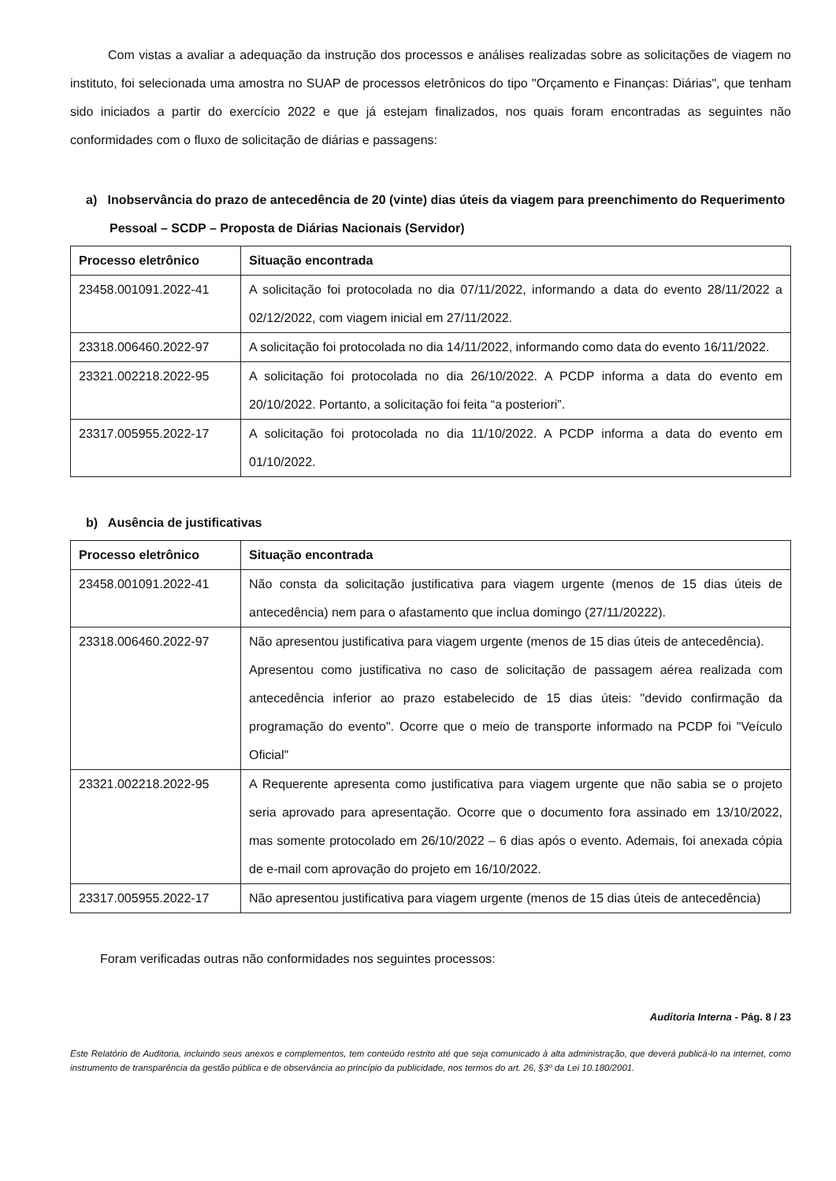Com vistas a avaliar a adequação da instrução dos processos e análises realizadas sobre as solicitações de viagem no instituto, foi selecionada uma amostra no SUAP de processos eletrônicos do tipo "Orçamento e Finanças: Diárias", que tenham sido iniciados a partir do exercício 2022 e que já estejam finalizados, nos quais foram encontradas as seguintes não conformidades com o fluxo de solicitação de diárias e passagens:
a) Inobservância do prazo de antecedência de 20 (vinte) dias úteis da viagem para preenchimento do Requerimento Pessoal – SCDP – Proposta de Diárias Nacionais (Servidor)
| Processo eletrônico | Situação encontrada |
| --- | --- |
| 23458.001091.2022-41 | A solicitação foi protocolada no dia 07/11/2022, informando a data do evento 28/11/2022 a 02/12/2022, com viagem inicial em 27/11/2022. |
| 23318.006460.2022-97 | A solicitação foi protocolada no dia 14/11/2022, informando como data do evento 16/11/2022. |
| 23321.002218.2022-95 | A solicitação foi protocolada no dia 26/10/2022. A PCDP informa a data do evento em 20/10/2022. Portanto, a solicitação foi feita “a posteriori”. |
| 23317.005955.2022-17 | A solicitação foi protocolada no dia 11/10/2022. A PCDP informa a data do evento em 01/10/2022. |
b) Ausência de justificativas
| Processo eletrônico | Situação encontrada |
| --- | --- |
| 23458.001091.2022-41 | Não consta da solicitação justificativa para viagem urgente (menos de 15 dias úteis de antecedência) nem para o afastamento que inclua domingo (27/11/20222). |
| 23318.006460.2022-97 | Não apresentou justificativa para viagem urgente (menos de 15 dias úteis de antecedência). Apresentou como justificativa no caso de solicitação de passagem aérea realizada com antecedência inferior ao prazo estabelecido de 15 dias úteis: "devido confirmação da programação do evento". Ocorre que o meio de transporte informado na PCDP foi "Veículo Oficial" |
| 23321.002218.2022-95 | A Requerente apresenta como justificativa para viagem urgente que não sabia se o projeto seria aprovado para apresentação. Ocorre que o documento fora assinado em 13/10/2022, mas somente protocolado em 26/10/2022 – 6 dias após o evento. Ademais, foi anexada cópia de e-mail com aprovação do projeto em 16/10/2022. |
| 23317.005955.2022-17 | Não apresentou justificativa para viagem urgente (menos de 15 dias úteis de antecedência) |
Foram verificadas outras não conformidades nos seguintes processos:
Auditoria Interna - Pág. 8 / 23
Este Relatório de Auditoria, incluindo seus anexos e complementos, tem conteúdo restrito até que seja comunicado à alta administração, que deverá publicá-lo na internet, como instrumento de transparência da gestão pública e de observância ao princípio da publicidade, nos termos do art. 26, §3º da Lei 10.180/2001.